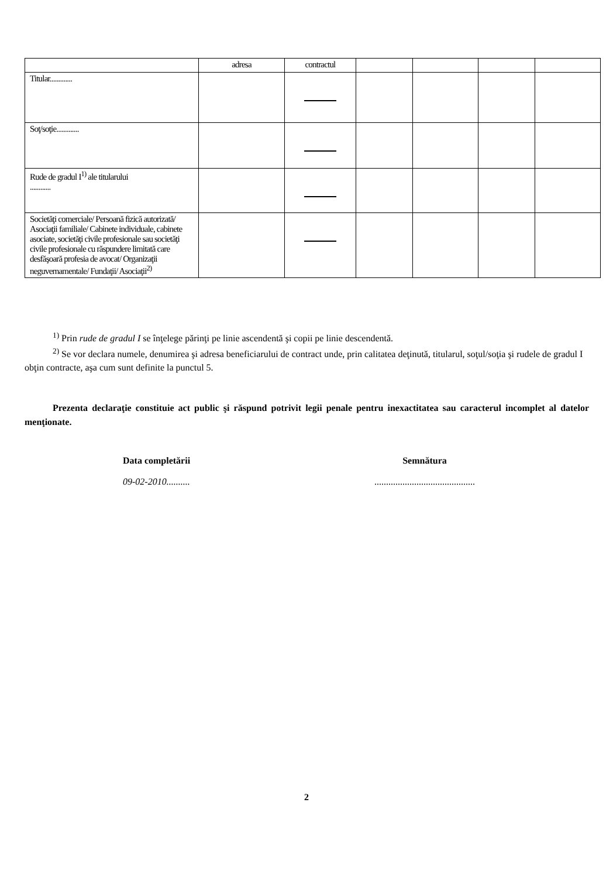| | adresa | contractul | | | | |
| Titular............. | | | | | | |
| Soţ/soţie............. | | | | | | |
| Rude de gradul I<sup>1)</sup> ale titularului ............ | | | | | | |
| Societăţi comerciale/ Persoană fizică autorizată/ Asociaţii familiale/ Cabinete individuale, cabinete asociate, societăţi civile profesionale sau societăţi civile profesionale cu răspundere limitată care desfăşoară profesia de avocat/ Organizaţii neguvernamentale/ Fundaţii/ Asociaţii<sup>2)</sup> | | | | | | |
<sup>1)</sup> Prin rude de gradul I se înţelege părinţi pe linie ascendentă şi copii pe linie descendentă.
<sup>2)</sup> Se vor declara numele, denumirea şi adresa beneficiarului de contract unde, prin calitatea deţinută, titularul, soţul/soţia şi rudele de gradul I obţin contracte, aşa cum sunt definite la punctul 5.
Prezenta declaraţie constituie act public şi răspund potrivit legii penale pentru inexactitatea sau caracterul incomplet al datelor menţionate.
Data completării
09-02-2010..........
Semnătura
...........................................
2